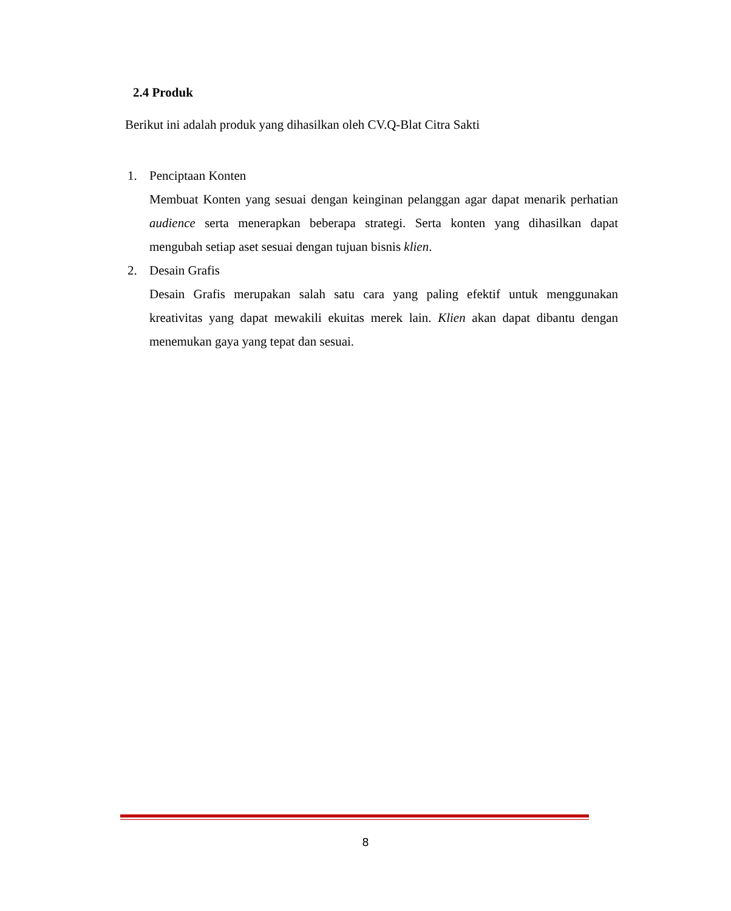2.4 Produk
Berikut ini adalah produk yang dihasilkan oleh CV.Q-Blat Citra Sakti
1. Penciptaan Konten
Membuat Konten yang sesuai dengan keinginan pelanggan agar dapat menarik perhatian audience serta menerapkan beberapa strategi. Serta konten yang dihasilkan dapat mengubah setiap aset sesuai dengan tujuan bisnis klien.
2. Desain Grafis
Desain Grafis merupakan salah satu cara yang paling efektif untuk menggunakan kreativitas yang dapat mewakili ekuitas merek lain. Klien akan dapat dibantu dengan menemukan gaya yang tepat dan sesuai.
8